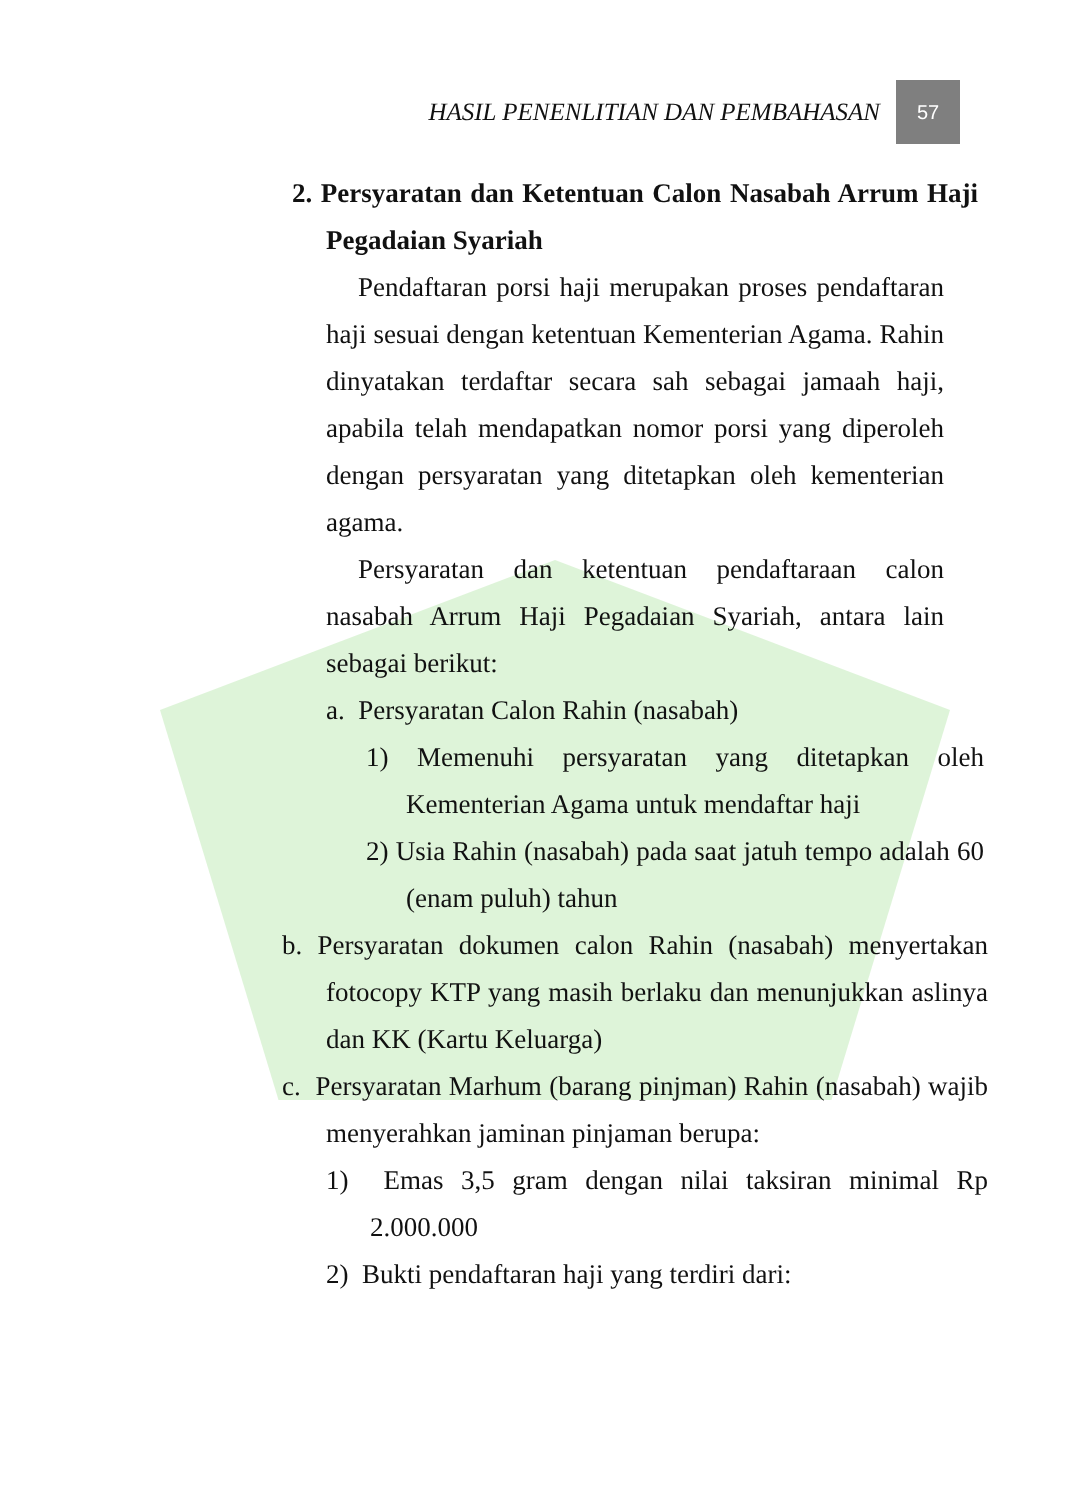HASIL PENENLITIAN DAN PEMBAHASAN
57
2. Persyaratan dan Ketentuan Calon Nasabah Arrum Haji Pegadaian Syariah
Pendaftaran porsi haji merupakan proses pendaftaran haji sesuai dengan ketentuan Kementerian Agama. Rahin dinyatakan terdaftar secara sah sebagai jamaah haji, apabila telah mendapatkan nomor porsi yang diperoleh dengan persyaratan yang ditetapkan oleh kementerian agama.
Persyaratan dan ketentuan pendaftaraan calon nasabah Arrum Haji Pegadaian Syariah, antara lain sebagai berikut:
a. Persyaratan Calon Rahin (nasabah)
1) Memenuhi persyaratan yang ditetapkan oleh Kementerian Agama untuk mendaftar haji
2) Usia Rahin (nasabah) pada saat jatuh tempo adalah 60 (enam puluh) tahun
b. Persyaratan dokumen calon Rahin (nasabah) menyertakan fotocopy KTP yang masih berlaku dan menunjukkan aslinya dan KK (Kartu Keluarga)
c. Persyaratan Marhum (barang pinjman) Rahin (nasabah) wajib menyerahkan jaminan pinjaman berupa:
1) Emas 3,5 gram dengan nilai taksiran minimal Rp 2.000.000
2) Bukti pendaftaran haji yang terdiri dari: